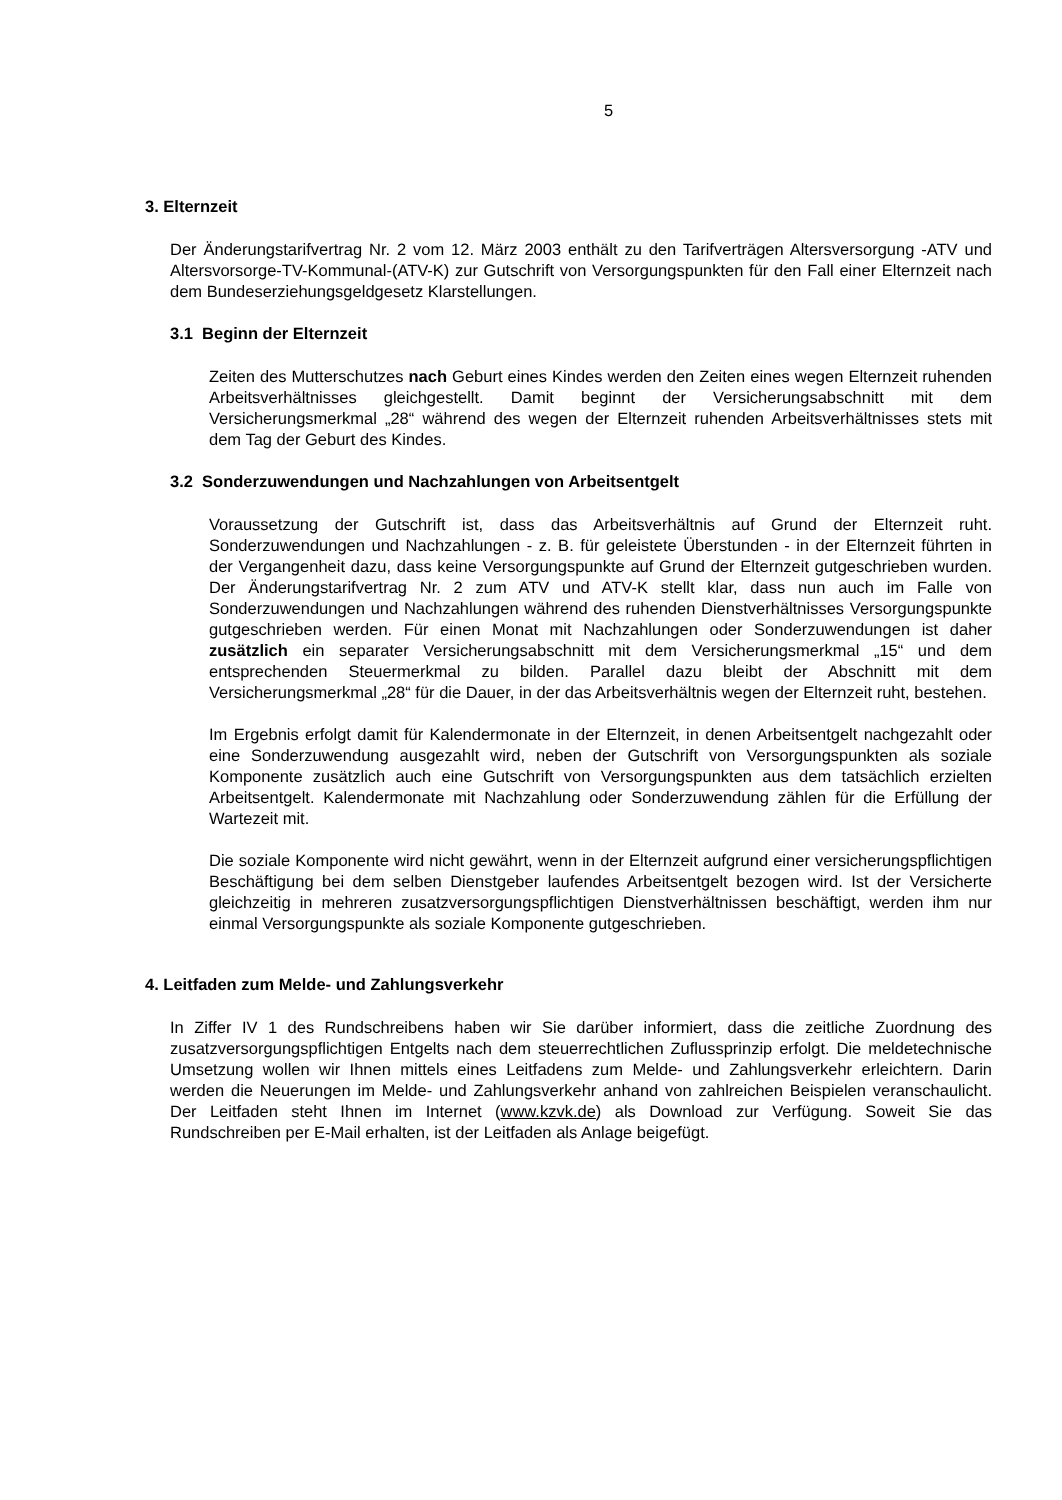5
3. Elternzeit
Der Änderungstarifvertrag Nr. 2 vom 12. März 2003 enthält zu den Tarifverträgen Altersversorgung -ATV und Altersvorsorge-TV-Kommunal-(ATV-K) zur Gutschrift von Versorgungspunkten für den Fall einer Elternzeit nach dem Bundeserziehungsgeldgesetz Klarstellungen.
3.1 Beginn der Elternzeit
Zeiten des Mutterschutzes nach Geburt eines Kindes werden den Zeiten eines wegen Elternzeit ruhenden Arbeitsverhältnisses gleichgestellt. Damit beginnt der Versicherungsabschnitt mit dem Versicherungsmerkmal „28“ während des wegen der Elternzeit ruhenden Arbeitsverhältnisses stets mit dem Tag der Geburt des Kindes.
3.2 Sonderzuwendungen und Nachzahlungen von Arbeitsentgelt
Voraussetzung der Gutschrift ist, dass das Arbeitsverhältnis auf Grund der Elternzeit ruht. Sonderzuwendungen und Nachzahlungen - z. B. für geleistete Überstunden - in der Elternzeit führten in der Vergangenheit dazu, dass keine Versorgungspunkte auf Grund der Elternzeit gutgeschrieben wurden. Der Änderungstarifvertrag Nr. 2 zum ATV und ATV-K stellt klar, dass nun auch im Falle von Sonderzuwendungen und Nachzahlungen während des ruhenden Dienstverhältnisses Versorgungspunkte gutgeschrieben werden. Für einen Monat mit Nachzahlungen oder Sonderzuwendungen ist daher zusätzlich ein separater Versicherungsabschnitt mit dem Versicherungsmerkmal „15“ und dem entsprechenden Steuermerkmal zu bilden. Parallel dazu bleibt der Abschnitt mit dem Versicherungsmerkmal „28“ für die Dauer, in der das Arbeitsverhältnis wegen der Elternzeit ruht, bestehen.
Im Ergebnis erfolgt damit für Kalendermonate in der Elternzeit, in denen Arbeitsentgelt nachgezahlt oder eine Sonderzuwendung ausgezahlt wird, neben der Gutschrift von Versorgungspunkten als soziale Komponente zusätzlich auch eine Gutschrift von Versorgungspunkten aus dem tatsächlich erzielten Arbeitsentgelt. Kalendermonate mit Nachzahlung oder Sonderzuwendung zählen für die Erfüllung der Wartezeit mit.
Die soziale Komponente wird nicht gewährt, wenn in der Elternzeit aufgrund einer versicherungspflichtigen Beschäftigung bei dem selben Dienstgeber laufendes Arbeitsentgelt bezogen wird. Ist der Versicherte gleichzeitig in mehreren zusatzversorgungspflichtigen Dienstverhältnissen beschäftigt, werden ihm nur einmal Versorgungspunkte als soziale Komponente gutgeschrieben.
4. Leitfaden zum Melde- und Zahlungsverkehr
In Ziffer IV 1 des Rundschreibens haben wir Sie darüber informiert, dass die zeitliche Zuordnung des zusatzversorgungspflichtigen Entgelts nach dem steuerrechtlichen Zuflussprinzip erfolgt. Die meldetechnische Umsetzung wollen wir Ihnen mittels eines Leitfadens zum Melde- und Zahlungsverkehr erleichtern. Darin werden die Neuerungen im Melde- und Zahlungsverkehr anhand von zahlreichen Beispielen veranschaulicht. Der Leitfaden steht Ihnen im Internet (www.kzvk.de) als Download zur Verfügung. Soweit Sie das Rundschreiben per E-Mail erhalten, ist der Leitfaden als Anlage beigefügt.